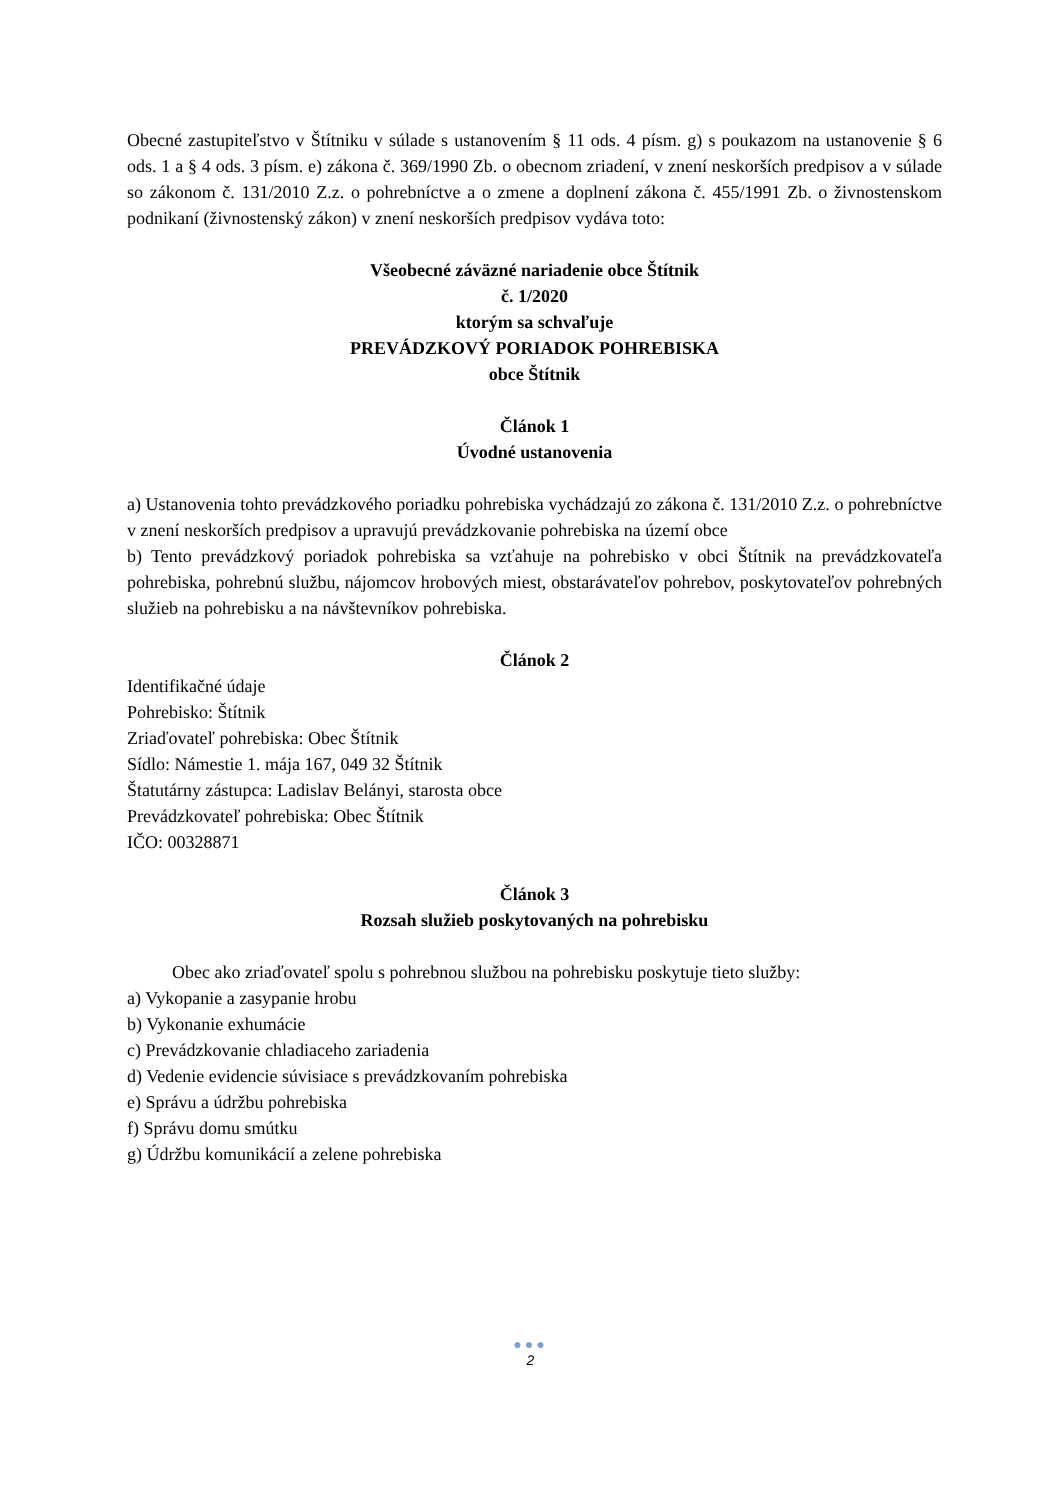Obecné zastupiteľstvo v Štítniku v súlade s ustanovením § 11 ods. 4 písm. g) s poukazom na ustanovenie § 6 ods. 1 a § 4 ods. 3 písm. e) zákona č. 369/1990 Zb. o obecnom zriadení, v znení neskorších predpisov a v súlade so zákonom č. 131/2010 Z.z. o pohrebníctve a o zmene a doplnení zákona č. 455/1991 Zb. o živnostenskom podnikaní (živnostenský zákon) v znení neskorších predpisov vydáva toto:
Všeobecné záväzné nariadenie obce Štítnik
č. 1/2020
ktorým sa schvaľuje
PREVÁDZKOVÝ PORIADOK POHREBISKA
obce Štítnik
Článok 1
Úvodné ustanovenia
a) Ustanovenia tohto prevádzkového poriadku pohrebiska vychádzajú zo zákona č. 131/2010 Z.z. o pohrebníctve v znení neskorších predpisov a upravujú prevádzkovanie pohrebiska na území obce
b) Tento prevádzkový poriadok pohrebiska sa vzťahuje na pohrebisko v obci Štítnik na prevádzkovateľa pohrebiska, pohrebnú službu, nájomcov hrobových miest, obstarávateľov pohrebov, poskytovateľov pohrebných služieb na pohrebisku a na návštevníkov pohrebiska.
Článok 2
Identifikačné údaje
Pohrebisko: Štítnik
Zriaďovateľ pohrebiska: Obec Štítnik
Sídlo: Námestie 1. mája 167, 049 32 Štítnik
Štatutárny zástupca: Ladislav Belányi, starosta obce
Prevádzkovateľ pohrebiska: Obec Štítnik
IČO: 00328871
Článok 3
Rozsah služieb poskytovaných na pohrebisku
Obec ako zriaďovateľ spolu s pohrebnou službou na pohrebisku poskytuje tieto služby:
a) Vykopanie a zasypanie hrobu
b) Vykonanie exhumácie
c) Prevádzkovanie chladiaceho zariadenia
d) Vedenie evidencie súvisiace s prevádzkovaním pohrebiska
e) Správu a údržbu pohrebiska
f) Správu domu smútku
g) Údržbu komunikácií a zelene pohrebiska
●●●
2